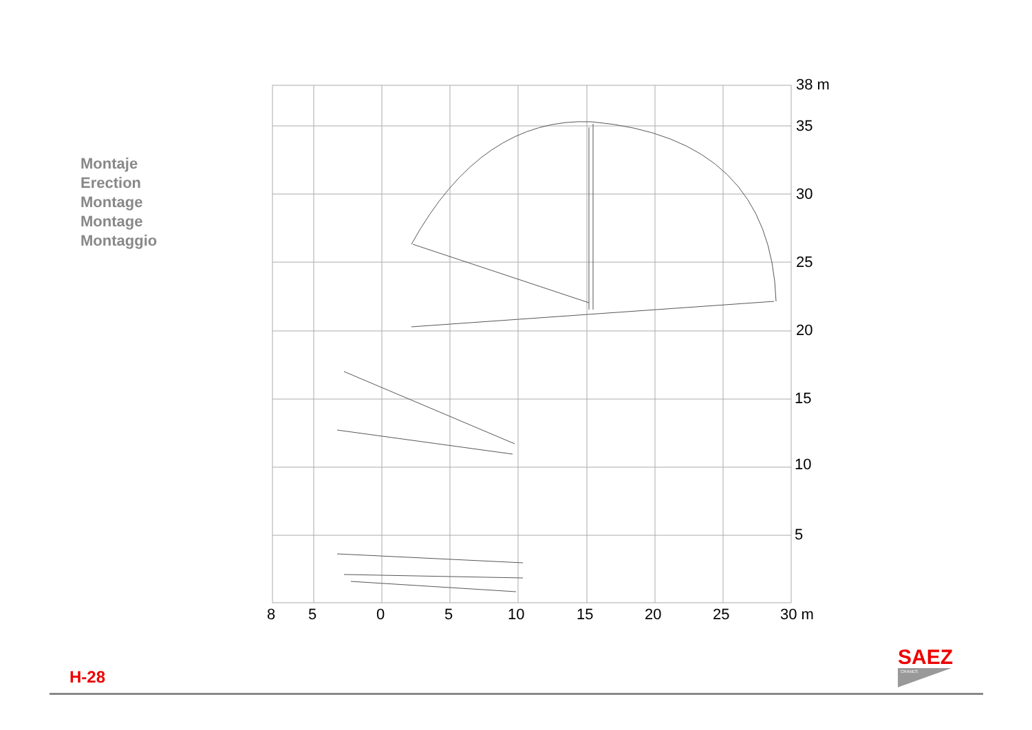Montaje
Erection
Montage
Montage
Montaggio
38 m
35
30
25
20
15
10
5
8
5
0
5
10
15
20
25
30 m
H-28
SAEZ
CRANES